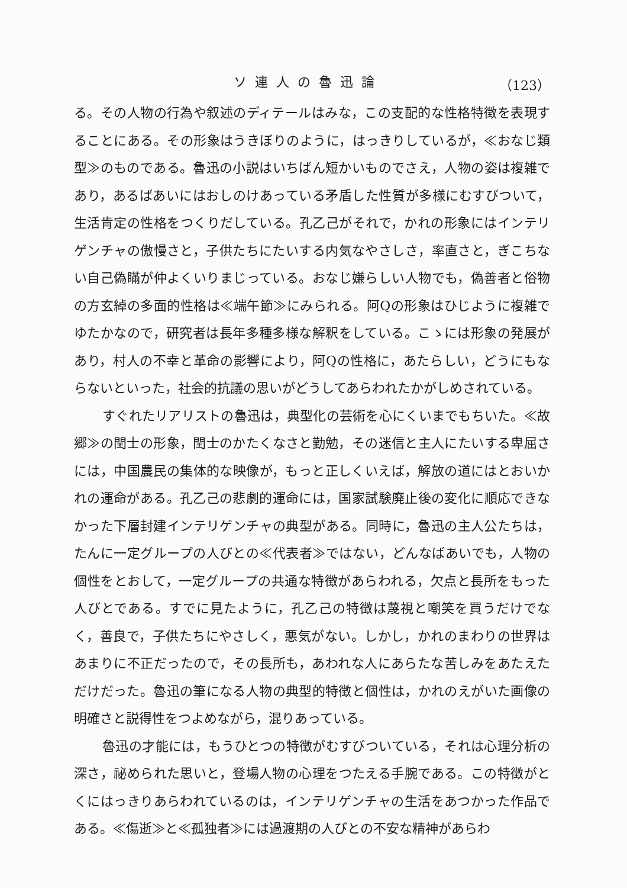ソ連人の魯迅論 （123）
る。その人物の行為や叙述のディテールはみな，この支配的な性格特徴を表現することにある。その形象はうきぼりのように，はっきりしているが，≪おなじ類型≫のものである。魯迅の小説はいちばん短かいものでさえ，人物の姿は複雑であり，あるばあいにはおしのけあっている矛盾した性質が多様にむすびついて，生活肯定の性格をつくりだしている。孔乙己がそれで，かれの形象にはインテリゲンチャの傲慢さと，子供たちにたいする内気なやさしさ，率直さと，ぎこちない自己偽瞞が仲よくいりまじっている。おなじ嫌らしい人物でも，偽善者と俗物の方玄綽の多面的性格は≪端午節≫にみられる。阿Qの形象はひじように複雑でゆたかなので，研究者は長年多種多様な解釈をしている。こゝには形象の発展があり，村人の不幸と革命の影響により，阿Qの性格に，あたらしい，どうにもならないといった，社会的抗議の思いがどうしてあらわれたかがしめされている。
すぐれたリアリストの魯迅は，典型化の芸術を心にくいまでもちいた。≪故郷≫の閏士の形象，閏士のかたくなさと勤勉，その迷信と主人にたいする卑屈さには，中国農民の集体的な映像が，もっと正しくいえば，解放の道にはとおいかれの運命がある。孔乙己の悲劇的運命には，国家試験廃止後の変化に順応できなかった下層封建インテリゲンチャの典型がある。同時に，魯迅の主人公たちは，たんに一定グループの人びとの≪代表者≫ではない，どんなばあいでも，人物の個性をとおして，一定グループの共通な特徴があらわれる，欠点と長所をもった人びとである。すでに見たように，孔乙己の特徴は蔑視と嘲笑を買うだけでなく，善良で，子供たちにやさしく，悪気がない。しかし，かれのまわりの世界はあまりに不正だったので，その長所も，あわれな人にあらたな苦しみをあたえただけだった。魯迅の筆になる人物の典型的特徴と個性は，かれのえがいた画像の明確さと説得性をつよめながら，混りあっている。
魯迅の才能には，もうひとつの特徴がむすびついている，それは心理分析の深さ，祕められた思いと，登場人物の心理をつたえる手腕である。この特徴がとくにはっきりあらわれているのは，インテリゲンチャの生活をあつかった作品である。≪傷逝≫と≪孤独者≫には過渡期の人びとの不安な精神があらわ